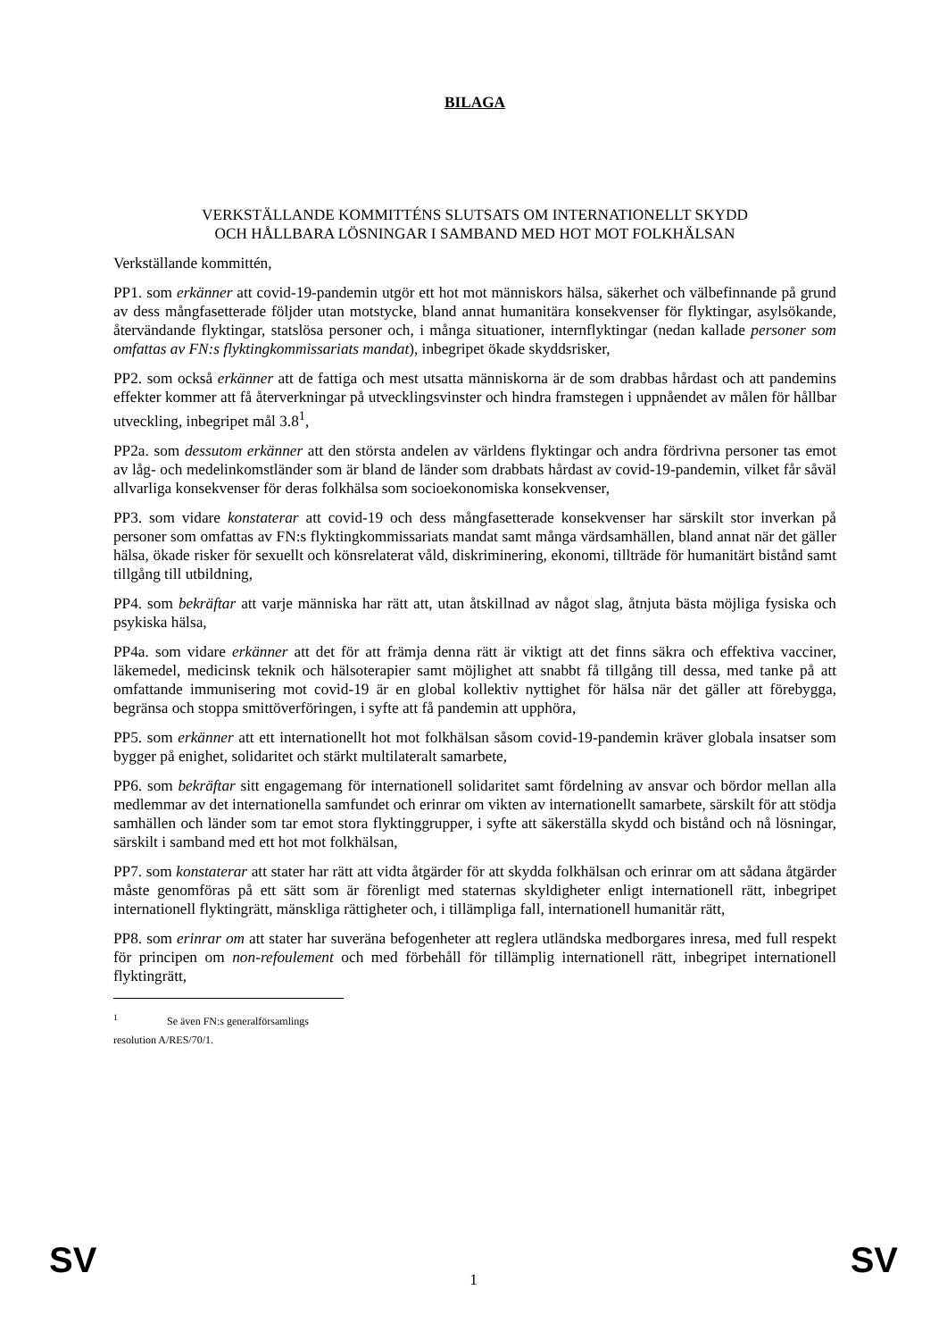BILAGA
VERKSTÄLLANDE KOMMITTÉNS SLUTSATS OM INTERNATIONELLT SKYDD
OCH HÅLLBARA LÖSNINGAR I SAMBAND MED HOT MOT FOLKHÄLSAN
Verkställande kommittén,
PP1. som erkänner att covid-19-pandemin utgör ett hot mot människors hälsa, säkerhet och välbefinnande på grund av dess mångfasetterade följder utan motstycke, bland annat humanitära konsekvenser för flyktingar, asylsökande, återvändande flyktingar, statslösa personer och, i många situationer, internflyktingar (nedan kallade personer som omfattas av FN:s flyktingkommissariats mandat), inbegripet ökade skyddsrisker,
PP2. som också erkänner att de fattiga och mest utsatta människorna är de som drabbas hårdast och att pandemins effekter kommer att få återverkningar på utvecklingsvinster och hindra framstegen i uppnåendet av målen för hållbar utveckling, inbegripet mål 3.8<sup>1</sup>,
PP2a. som dessutom erkänner att den största andelen av världens flyktingar och andra fördrivna personer tas emot av låg- och medelinkomstländer som är bland de länder som drabbats hårdast av covid-19-pandemin, vilket får såväl allvarliga konsekvenser för deras folkhälsa som socioekonomiska konsekvenser,
PP3. som vidare konstaterar att covid-19 och dess mångfasetterade konsekvenser har särskilt stor inverkan på personer som omfattas av FN:s flyktingkommissariats mandat samt många värdsamhällen, bland annat när det gäller hälsa, ökade risker för sexuellt och könsrelaterat våld, diskriminering, ekonomi, tillträde för humanitärt bistånd samt tillgång till utbildning,
PP4. som bekräftar att varje människa har rätt att, utan åtskillnad av något slag, åtnjuta bästa möjliga fysiska och psykiska hälsa,
PP4a. som vidare erkänner att det för att främja denna rätt är viktigt att det finns säkra och effektiva vacciner, läkemedel, medicinsk teknik och hälsoterapier samt möjlighet att snabbt få tillgång till dessa, med tanke på att omfattande immunisering mot covid-19 är en global kollektiv nyttighet för hälsa när det gäller att förebygga, begränsa och stoppa smittöverföringen, i syfte att få pandemin att upphöra,
PP5. som erkänner att ett internationellt hot mot folkhälsan såsom covid-19-pandemin kräver globala insatser som bygger på enighet, solidaritet och stärkt multilateralt samarbete,
PP6. som bekräftar sitt engagemang för internationell solidaritet samt fördelning av ansvar och bördor mellan alla medlemmar av det internationella samfundet och erinrar om vikten av internationellt samarbete, särskilt för att stödja samhällen och länder som tar emot stora flyktinggrupper, i syfte att säkerställa skydd och bistånd och nå lösningar, särskilt i samband med ett hot mot folkhälsan,
PP7. som konstaterar att stater har rätt att vidta åtgärder för att skydda folkhälsan och erinrar om att sådana åtgärder måste genomföras på ett sätt som är förenligt med staternas skyldigheter enligt internationell rätt, inbegripet internationell flyktingrätt, mänskliga rättigheter och, i tillämpliga fall, internationell humanitär rätt,
PP8. som erinrar om att stater har suveräna befogenheter att reglera utländska medborgares inresa, med full respekt för principen om non-refoulement och med förbehåll för tillämplig internationell rätt, inbegripet internationell flyktingrätt,
<sup>1</sup> Se även FN:s generalförsamlings resolution A/RES/70/1.
SV
1
SV